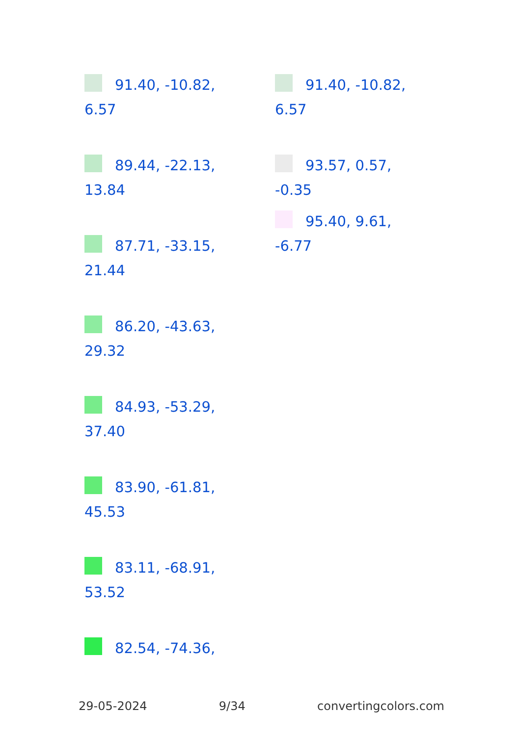91.40, -10.82, 6.57
89.44, -22.13, 13.84
87.71, -33.15, 21.44
86.20, -43.63, 29.32
84.93, -53.29, 37.40
83.90, -61.81, 45.53
83.11, -68.91, 53.52
82.54, -74.36,
91.40, -10.82, 6.57
93.57, 0.57, -0.35
95.40, 9.61, -6.77
29-05-2024 9/34 convertingcolors.com